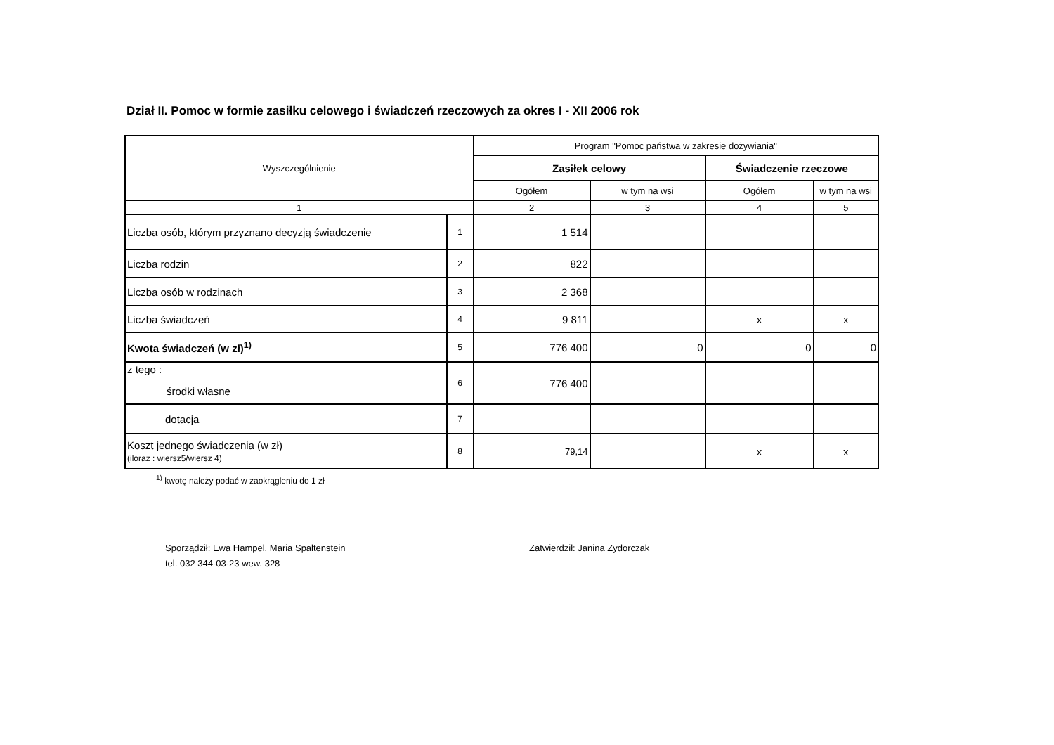Dział II. Pomoc w formie zasiłku celowego i świadczeń rzeczowych za okres I - XII 2006 rok
| Wyszczególnienie | | Program "Pomoc państwa w zakresie dożywiania" | | | |
| --- | --- | --- | --- | --- | --- |
| | | Zasiłek celowy | | Świadczenie rzeczowe | |
| | | Ogółem | w tym na wsi | Ogółem | w tym na wsi |
| 1 | | 2 | 3 | 4 | 5 |
| Liczba osób, którym przyznano decyzją świadczenie | 1 | 1 514 | | | |
| Liczba rodzin | 2 | 822 | | | |
| Liczba osób w rodzinach | 3 | 2 368 | | | |
| Liczba świadczeń | 4 | 9 811 | | x | x |
| Kwota świadczeń (w zł)<sup>1)</sup> | 5 | 776 400 | 0 | 0 | 0 |
| z tego : środki własne | 6 | 776 400 | | | |
| dotacja | 7 | | | | |
| Koszt jednego świadczenia (w zł) (iloraz : wiersz5/wiersz 4) | 8 | 79,14 | | x | x |
<sup>1)</sup> kwotę należy podać w zaokrągleniu do 1 zł
Sporządził: Ewa Hampel, Maria Spaltenstein
tel. 032 344-03-23 wew. 328
Zatwierdził: Janina Zydorczak